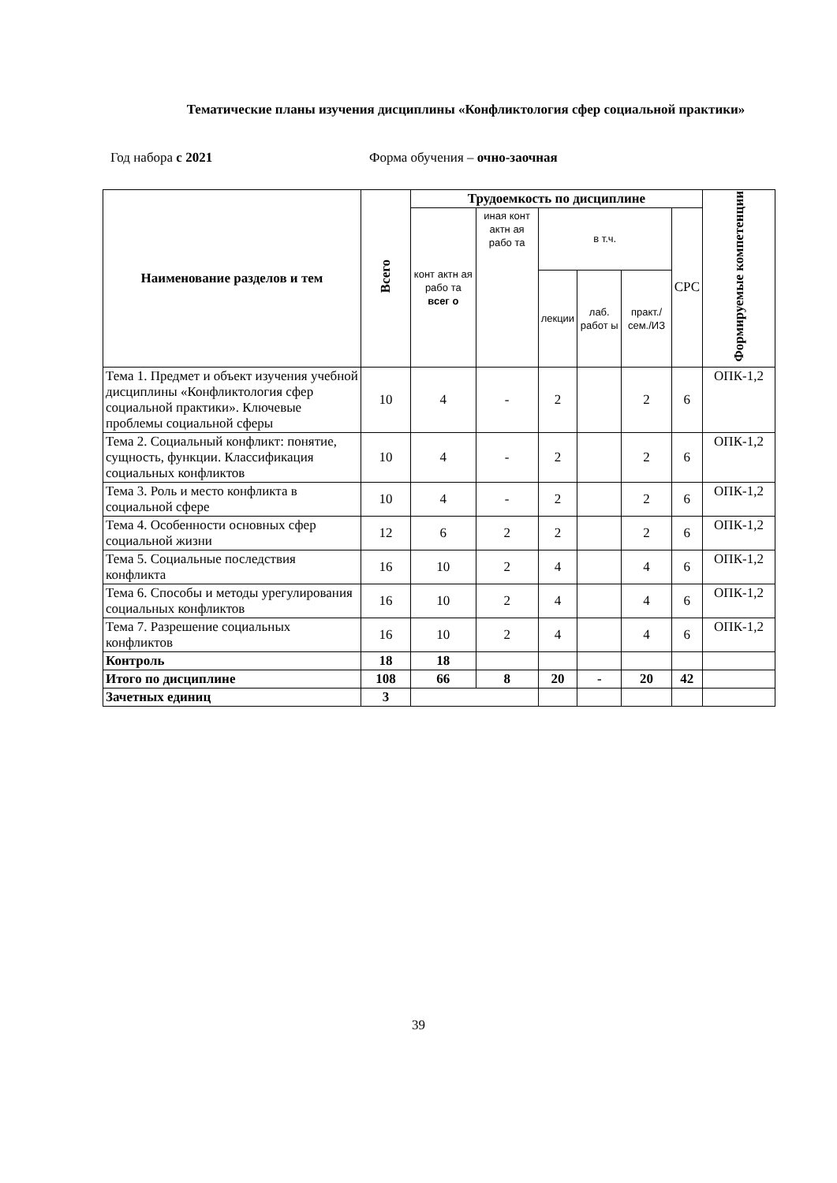Тематические планы изучения дисциплины «Конфликтология сфер социальной практики»
Год набора с 2021 Форма обучения – очно-заочная
| Наименование разделов и тем | Всего | Трудоемкость по дисциплине | | | | | | Формируемые компетенции |
| --- | --- | --- | --- | --- | --- | --- | --- | --- |
| | | конт актн ая рабо та всег о | иная конт актн ая рабо та | в т.ч. | | | СРС | |
| | | | | лекции | лаб. работ ы | практ./ сем./ИЗ | | |
| Тема 1. Предмет и объект изучения учебной дисциплины «Конфликтология сфер социальной практики». Ключевые проблемы социальной сферы | 10 | 4 | - | 2 | | 2 | 6 | ОПК-1,2 |
| Тема 2. Социальный конфликт: понятие, сущность, функции. Классификация социальных конфликтов | 10 | 4 | - | 2 | | 2 | 6 | ОПК-1,2 |
| Тема 3. Роль и место конфликта в социальной сфере | 10 | 4 | - | 2 | | 2 | 6 | ОПК-1,2 |
| Тема 4. Особенности основных сфер социальной жизни | 12 | 6 | 2 | 2 | | 2 | 6 | ОПК-1,2 |
| Тема 5. Социальные последствия конфликта | 16 | 10 | 2 | 4 | | 4 | 6 | ОПК-1,2 |
| Тема 6. Способы и методы урегулирования социальных конфликтов | 16 | 10 | 2 | 4 | | 4 | 6 | ОПК-1,2 |
| Тема 7. Разрешение социальных конфликтов | 16 | 10 | 2 | 4 | | 4 | 6 | ОПК-1,2 |
| Контроль | 18 | 18 | | | | | | |
| Итого по дисциплине | 108 | 66 | 8 | 20 | - | 20 | 42 | |
| Зачетных единиц | 3 | | | | | | | |
39